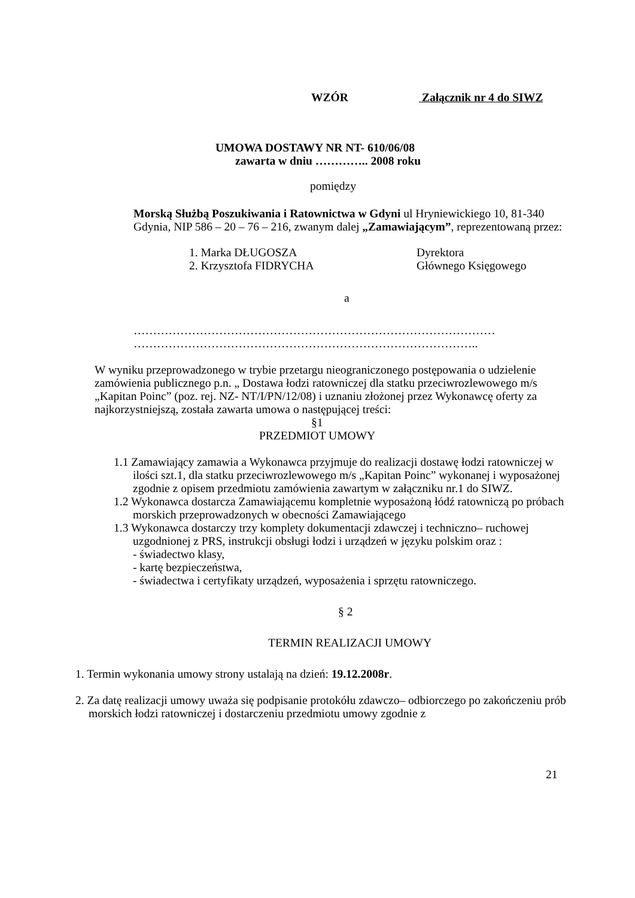WZÓR Załącznik nr 4 do SIWZ
UMOWA DOSTAWY NR NT- 610/06/08
zawarta w dniu ………….. 2008 roku
pomiędzy
Morską Służbą Poszukiwania i Ratownictwa w Gdyni ul Hryniewickiego 10, 81-340 Gdynia, NIP 586 – 20 – 76 – 216, zwanym dalej „Zamawiającym”, reprezentowaną przez:
1. Marka DŁUGOSZA Dyrektora
2. Krzysztofa FIDRYCHA Głównego Księgowego
a
…………………………………………………………………………………
……………………………………………………………………………..
W wyniku przeprowadzonego w trybie przetargu nieograniczonego postępowania o udzielenie zamówienia publicznego p.n. „ Dostawa łodzi ratowniczej dla statku przeciwrozlewowego m/s „Kapitan Poinc” (poz. rej. NZ- NT/I/PN/12/08) i uznaniu złożonej przez Wykonawcę oferty za najkorzystniejszą, została zawarta umowa o następującej treści:
§1
PRZEDMIOT UMOWY
1.1 Zamawiający zamawia a Wykonawca przyjmuje do realizacji dostawę łodzi ratowniczej w ilości szt.1, dla statku przeciwrozlewowego m/s „Kapitan Poinc” wykonanej i wyposażonej zgodnie z opisem przedmiotu zamówienia zawartym w załączniku nr.1 do SIWZ.
1.2 Wykonawca dostarcza Zamawiającemu kompletnie wyposażoną łódź ratowniczą po próbach morskich przeprowadzonych w obecności Zamawiającego
1.3 Wykonawca dostarczy trzy komplety dokumentacji zdawczej i techniczno– ruchowej uzgodnionej z PRS, instrukcji obsługi łodzi i urządzeń w języku polskim oraz :
- świadectwo klasy,
- kartę bezpieczeństwa,
- świadectwa i certyfikaty urządzeń, wyposażenia i sprzętu ratowniczego.
§ 2
TERMIN REALIZACJI UMOWY
1. Termin wykonania umowy strony ustalają na dzień: 19.12.2008r.
2. Za datę realizacji umowy uważa się podpisanie protokółu zdawczo– odbiorczego po zakończeniu prób morskich łodzi ratowniczej i dostarczeniu przedmiotu umowy zgodnie z
21